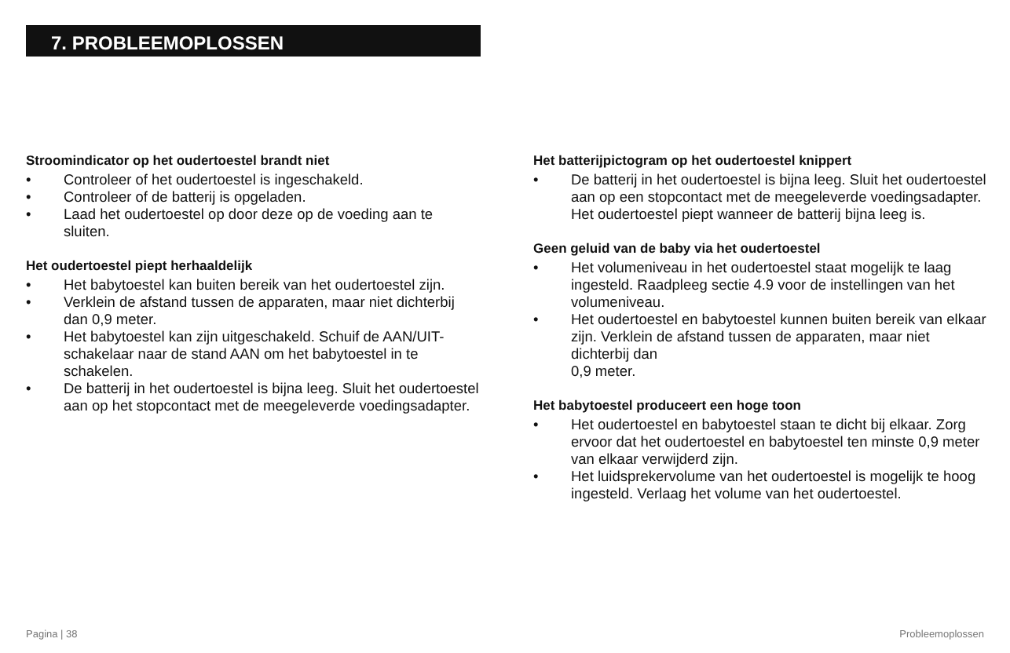7. PROBLEEMOPLOSSEN
Stroomindicator op het oudertoestel brandt niet
• Controleer of het oudertoestel is ingeschakeld.
• Controleer of de batterij is opgeladen.
• Laad het oudertoestel op door deze op de voeding aan te sluiten.
Het oudertoestel piept herhaaldelijk
• Het babytoestel kan buiten bereik van het oudertoestel zijn.
• Verklein de afstand tussen de apparaten, maar niet dichterbij dan 0,9 meter.
• Het babytoestel kan zijn uitgeschakeld. Schuif de AAN/UIT-schakelaar naar de stand AAN om het babytoestel in te schakelen.
• De batterij in het oudertoestel is bijna leeg. Sluit het oudertoestel aan op het stopcontact met de meegeleverde voedingsadapter.
Het batterijpictogram op het oudertoestel knippert
• De batterij in het oudertoestel is bijna leeg. Sluit het oudertoestel aan op een stopcontact met de meegeleverde voedingsadapter. Het oudertoestel piept wanneer de batterij bijna leeg is.
Geen geluid van de baby via het oudertoestel
• Het volumeniveau in het oudertoestel staat mogelijk te laag ingesteld. Raadpleeg sectie 4.9 voor de instellingen van het volumeniveau.
• Het oudertoestel en babytoestel kunnen buiten bereik van elkaar zijn. Verklein de afstand tussen de apparaten, maar niet dichterbij dan
0,9 meter.
Het babytoestel produceert een hoge toon
• Het oudertoestel en babytoestel staan te dicht bij elkaar. Zorg ervoor dat het oudertoestel en babytoestel ten minste 0,9 meter van elkaar verwijderd zijn.
• Het luidsprekervolume van het oudertoestel is mogelijk te hoog ingesteld. Verlaag het volume van het oudertoestel.
Pagina | 38 Probleemoplossen